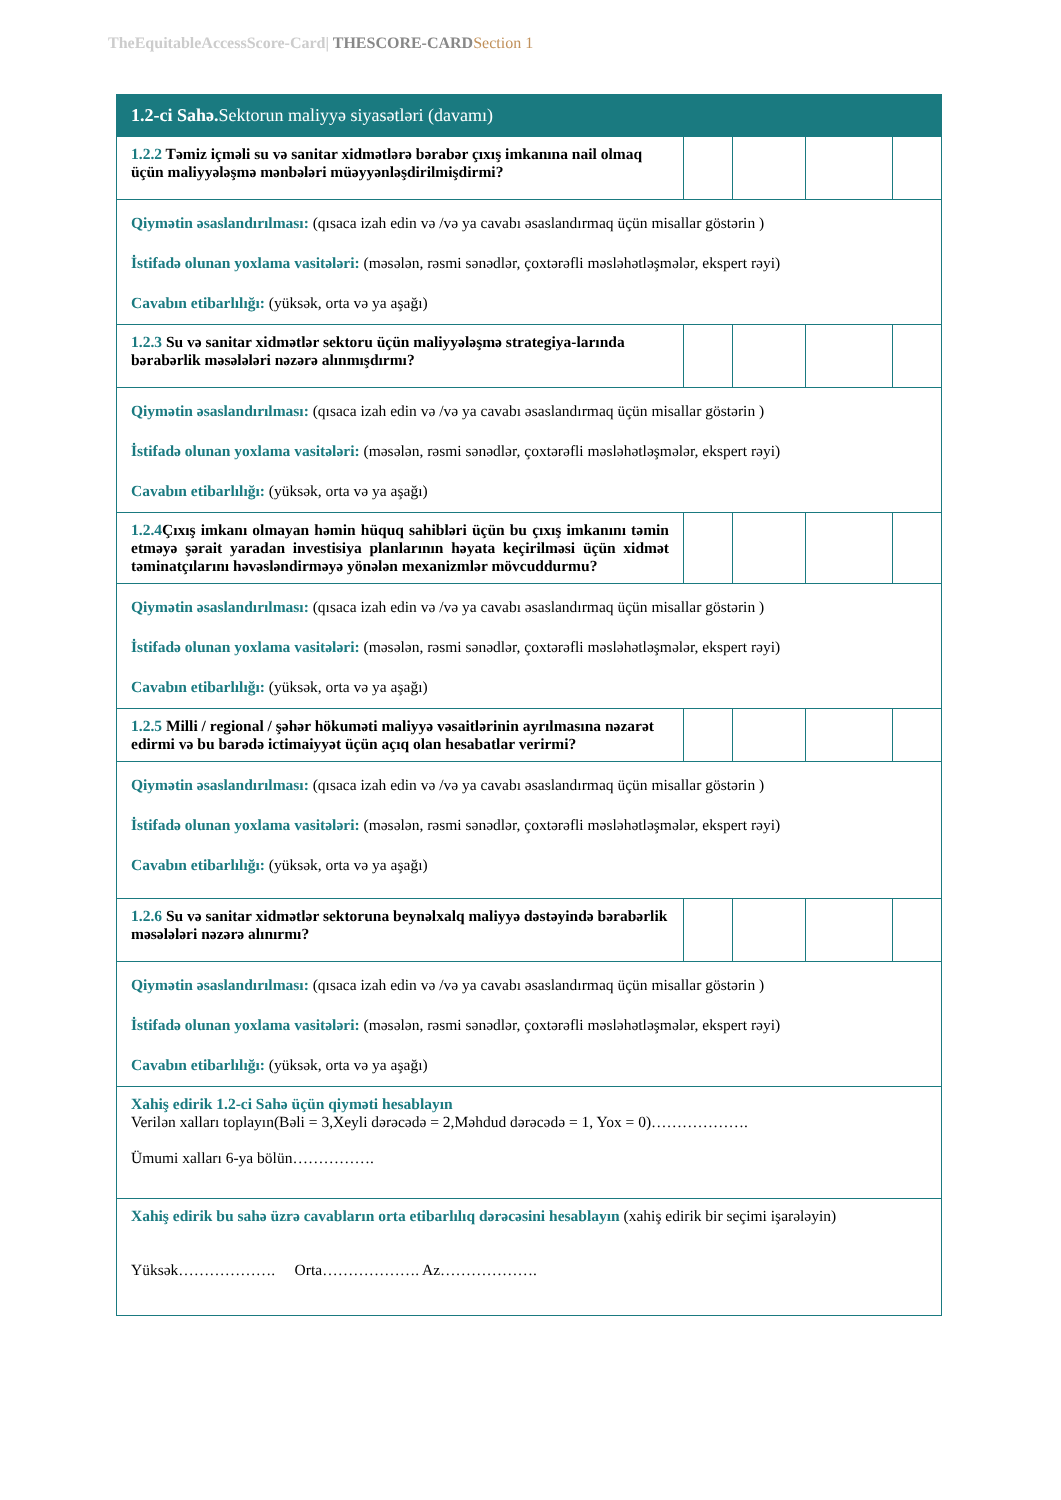TheEquitableAccessScore-Card| THESCORE-CARD Section 1
| 1.2-ci Sahə. Sektorun maliyyə siyasətləri (davamı) | | | | |
| 1.2.2 Təmiz içməli su və sanitar xidmətlərə bərabər çıxış imkanına nail olmaq üçün maliyyələşmə mənbələri müəyyənləşdirilmişdirmi? | | | | |
| Qiymətin əsaslandırılması: (qısaca izah edin və /və ya cavabı əsaslandırmaq üçün misallar göstərin ) İstifadə olunan yoxlama vasitələri: (məsələn, rəsmi sənədlər, çoxtərəfli məsləhətləşmələr, ekspert rəyi) Cavabın etibarlılığı: (yüksək, orta və ya aşağı) | | | | |
| 1.2.3 Su və sanitar xidmətlər sektoru üçün maliyyələşmə strategiya-larında bərabərlik məsələləri nəzərə alınmışdırmı? | | | | |
| Qiymətin əsaslandırılması: (qısaca izah edin və /və ya cavabı əsaslandırmaq üçün misallar göstərin ) İstifadə olunan yoxlama vasitələri: (məsələn, rəsmi sənədlər, çoxtərəfli məsləhətləşmələr, ekspert rəyi) Cavabın etibarlılığı: (yüksək, orta və ya aşağı) | | | | |
| 1.2.4 Çıxış imkanı olmayan həmin hüquq sahibləri üçün bu çıxış imkanını təmin etməyə şərait yaradan investisiya planlarının həyata keçirilməsi üçün xidmət təminatçılarını həvəsləndirməyə yönələn mexanizmlər mövcuddurmu? | | | | |
| Qiymətin əsaslandırılması: (qısaca izah edin və /və ya cavabı əsaslandırmaq üçün misallar göstərin ) İstifadə olunan yoxlama vasitələri: (məsələn, rəsmi sənədlər, çoxtərəfli məsləhətləşmələr, ekspert rəyi) Cavabın etibarlılığı: (yüksək, orta və ya aşağı) | | | | |
| 1.2.5 Milli / regional / şəhər hökuməti maliyyə vəsaitlərinin ayrılmasına nəzarət edirmi və bu barədə ictimaiyyət üçün açıq olan hesabatlar verirmi? | | | | |
| Qiymətin əsaslandırılması: (qısaca izah edin və /və ya cavabı əsaslandırmaq üçün misallar göstərin ) İstifadə olunan yoxlama vasitələri: (məsələn, rəsmi sənədlər, çoxtərəfli məsləhətləşmələr, ekspert rəyi) Cavabın etibarlılığı: (yüksək, orta və ya aşağı) | | | | |
| 1.2.6 Su və sanitar xidmətlər sektoruna beynəlxalq maliyyə dəstəyində bərabərlik məsələləri nəzərə alınırmı? | | | | |
| Qiymətin əsaslandırılması: (qısaca izah edin və /və ya cavabı əsaslandırmaq üçün misallar göstərin ) İstifadə olunan yoxlama vasitələri: (məsələn, rəsmi sənədlər, çoxtərəfli məsləhətləşmələr, ekspert rəyi) Cavabın etibarlılığı: (yüksək, orta və ya aşağı) | | | | |
| Xahiş edirik 1.2-ci Sahə üçün qiyməti hesablayın Verilən xalları toplayın(Bəli = 3,Xeyli dərəcədə = 2,Məhdud dərəcədə = 1, Yox = 0)………………. Ümumi xalları 6-ya bölün……………. | | | | |
| Xahiş edirik bu sahə üzrə cavabların orta etibarlılıq dərəcəsini hesablayın (xahiş edirik bir seçimi işarələyin) Yüksək………………. Orta………………. Az………………. | | | | |